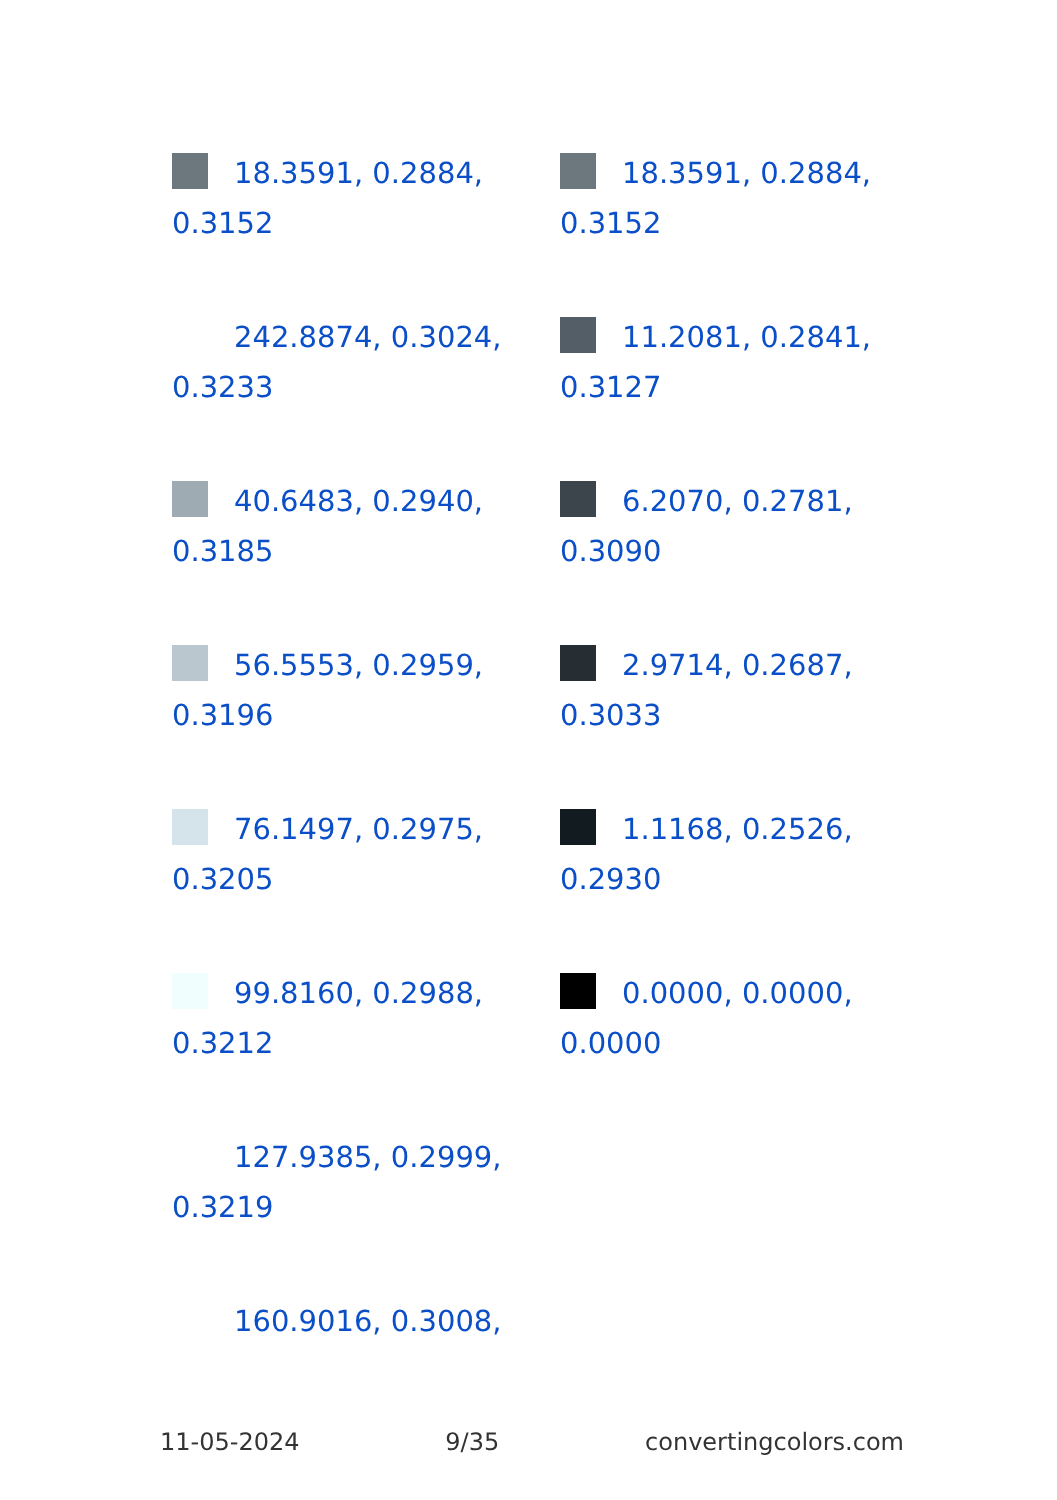18.3591, 0.2884,
0.3152
18.3591, 0.2884,
0.3152
242.8874, 0.3024,
0.3233
11.2081, 0.2841,
0.3127
40.6483, 0.2940,
0.3185
6.2070, 0.2781,
0.3090
56.5553, 0.2959,
0.3196
2.9714, 0.2687,
0.3033
76.1497, 0.2975,
0.3205
1.1168, 0.2526,
0.2930
99.8160, 0.2988,
0.3212
0.0000, 0.0000,
0.0000
127.9385, 0.2999,
0.3219
160.9016, 0.3008,
11-05-2024 9/35 convertingcolors.com